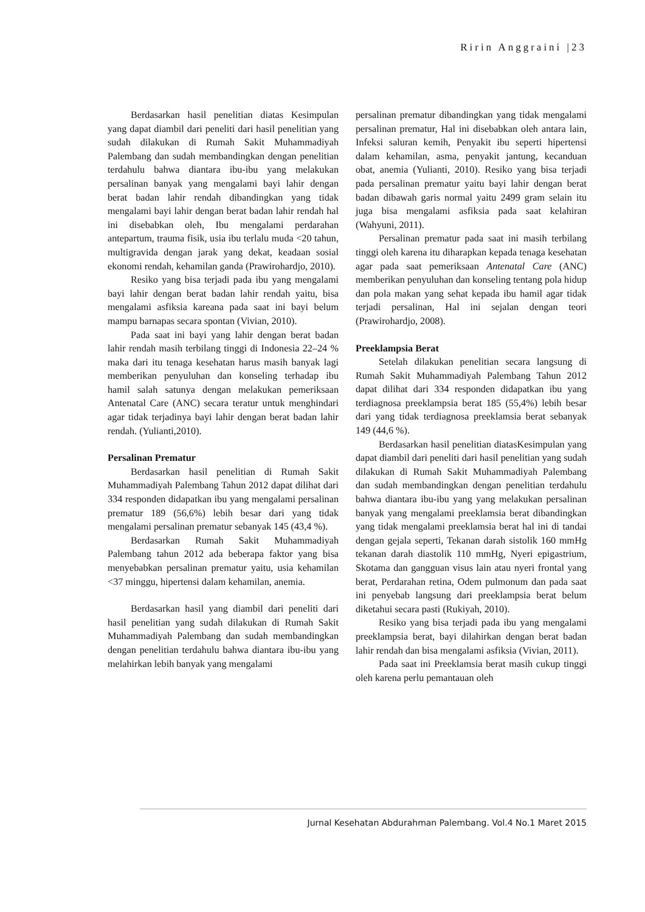Ririn Anggraini |23
Berdasarkan hasil penelitian diatas Kesimpulan yang dapat diambil dari peneliti dari hasil penelitian yang sudah dilakukan di Rumah Sakit Muhammadiyah Palembang dan sudah membandingkan dengan penelitian terdahulu bahwa diantara ibu-ibu yang melakukan persalinan banyak yang mengalami bayi lahir dengan berat badan lahir rendah dibandingkan yang tidak mengalami bayi lahir dengan berat badan lahir rendah hal ini disebabkan oleh, Ibu mengalami perdarahan antepartum, trauma fisik, usia ibu terlalu muda <20 tahun, multigravida dengan jarak yang dekat, keadaan sosial ekonomi rendah, kehamilan ganda (Prawirohardjo, 2010).
Resiko yang bisa terjadi pada ibu yang mengalami bayi lahir dengan berat badan lahir rendah yaitu, bisa mengalami asfiksia kareana pada saat ini bayi belum mampu barnapas secara spontan (Vivian, 2010).
Pada saat ini bayi yang lahir dengan berat badan lahir rendah masih terbilang tinggi di Indonesia 22–24 % maka dari itu tenaga kesehatan harus masih banyak lagi memberikan penyuluhan dan konseling terhadap ibu hamil salah satunya dengan melakukan pemeriksaan Antenatal Care (ANC) secara teratur untuk menghindari agar tidak terjadinya bayi lahir dengan berat badan lahir rendah. (Yulianti,2010).
Persalinan Prematur
Berdasarkan hasil penelitian di Rumah Sakit Muhammadiyah Palembang Tahun 2012 dapat dilihat dari 334 responden didapatkan ibu yang mengalami persalinan prematur 189 (56,6%) lebih besar dari yang tidak mengalami persalinan prematur sebanyak 145 (43,4 %).
Berdasarkan Rumah Sakit Muhammadiyah Palembang tahun 2012 ada beberapa faktor yang bisa menyebabkan persalinan prematur yaitu, usia kehamilan <37 minggu, hipertensi dalam kehamilan, anemia.
Berdasarkan hasil yang diambil dari peneliti dari hasil penelitian yang sudah dilakukan di Rumah Sakit Muhammadiyah Palembang dan sudah membandingkan dengan penelitian terdahulu bahwa diantara ibu-ibu yang melahirkan lebih banyak yang mengalami
persalinan prematur dibandingkan yang tidak mengalami persalinan prematur, Hal ini disebabkan oleh antara lain, Infeksi saluran kemih, Penyakit ibu seperti hipertensi dalam kehamilan, asma, penyakit jantung, kecanduan obat, anemia (Yulianti, 2010). Resiko yang bisa terjadi pada persalinan prematur yaitu bayi lahir dengan berat badan dibawah garis normal yaitu 2499 gram selain itu juga bisa mengalami asfiksia pada saat kelahiran (Wahyuni, 2011).
Persalinan prematur pada saat ini masih terbilang tinggi oleh karena itu diharapkan kepada tenaga kesehatan agar pada saat pemeriksaan Antenatal Care (ANC) memberikan penyuluhan dan konseling tentang pola hidup dan pola makan yang sehat kepada ibu hamil agar tidak terjadi persalinan, Hal ini sejalan dengan teori (Prawirohardjo, 2008).
Preeklampsia Berat
Setelah dilakukan penelitian secara langsung di Rumah Sakit Muhammadiyah Palembang Tahun 2012 dapat dilihat dari 334 responden didapatkan ibu yang terdiagnosa preeklampsia berat 185 (55,4%) lebih besar dari yang tidak terdiagnosa preeklamsia berat sebanyak 149 (44,6 %).
Berdasarkan hasil penelitian diatasKesimpulan yang dapat diambil dari peneliti dari hasil penelitian yang sudah dilakukan di Rumah Sakit Muhammadiyah Palembang dan sudah membandingkan dengan penelitian terdahulu bahwa diantara ibu-ibu yang yang melakukan persalinan banyak yang mengalami preeklamsia berat dibandingkan yang tidak mengalami preeklamsia berat hal ini di tandai dengan gejala seperti, Tekanan darah sistolik 160 mmHg tekanan darah diastolik 110 mmHg, Nyeri epigastrium, Skotama dan gangguan visus lain atau nyeri frontal yang berat, Perdarahan retina, Odem pulmonum dan pada saat ini penyebab langsung dari preeklampsia berat belum diketahui secara pasti (Rukiyah, 2010).
Resiko yang bisa terjadi pada ibu yang mengalami preeklampsia berat, bayi dilahirkan dengan berat badan lahir rendah dan bisa mengalami asfiksia (Vivian, 2011).
Pada saat ini Preeklamsia berat masih cukup tinggi oleh karena perlu pemantauan oleh
Jurnal Kesehatan Abdurahman Palembang. Vol.4 No.1 Maret 2015